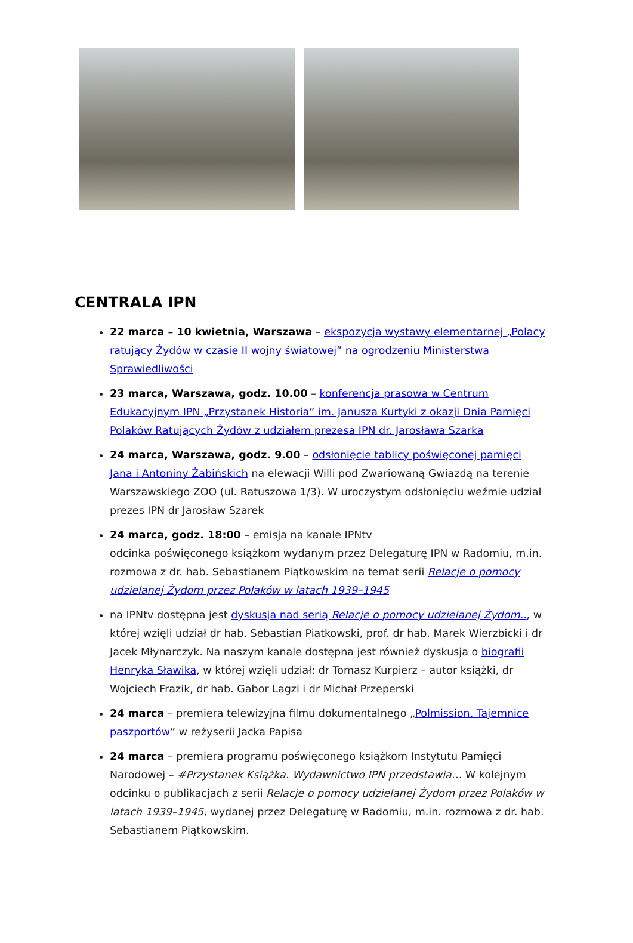CENTRALA IPN
22 marca – 10 kwietnia, Warszawa – ekspozycja wystawy elementarnej „Polacy ratujący Żydów w czasie II wojny światowej” na ogrodzeniu Ministerstwa Sprawiedliwości
23 marca, Warszawa, godz. 10.00 – konferencja prasowa w Centrum Edukacyjnym IPN „Przystanek Historia” im. Janusza Kurtyki z okazji Dnia Pamięci Polaków Ratujących Żydów z udziałem prezesa IPN dr. Jarosława Szarka
24 marca, Warszawa, godz. 9.00 – odsłonięcie tablicy poświęconej pamięci Jana i Antoniny Żabińskich na elewacji Willi pod Zwariowaną Gwiazdą na terenie Warszawskiego ZOO (ul. Ratuszowa 1/3). W uroczystym odsłonięciu weźmie udział prezes IPN dr Jarosław Szarek
24 marca, godz. 18:00 – emisja na kanale IPNtv
odcinka poświęconego książkom wydanym przez Delegaturę IPN w Radomiu, m.in. rozmowa z dr. hab. Sebastianem Piątkowskim na temat serii Relacje o pomocy udzielanej Żydom przez Polaków w latach 1939–1945
na IPNtv dostępna jest dyskusja nad serią Relacje o pomocy udzielanej Żydom.., w której wzięli udział dr hab. Sebastian Piatkowski, prof. dr hab. Marek Wierzbicki i dr Jacek Młynarczyk. Na naszym kanale dostępna jest również dyskusja o biografii Henryka Sławika, w której wzięli udział: dr Tomasz Kurpierz – autor książki, dr Wojciech Frazik, dr hab. Gabor Lagzi i dr Michał Przeperski
24 marca – premiera telewizyjna filmu dokumentalnego „Polmission. Tajemnice paszportów” w reżyserii Jacka Papisa
24 marca – premiera programu poświęconego książkom Instytutu Pamięci Narodowej – #Przystanek Książka. Wydawnictwo IPN przedstawia… W kolejnym odcinku o publikacjach z serii Relacje o pomocy udzielanej Żydom przez Polaków w latach 1939–1945, wydanej przez Delegaturę w Radomiu, m.in. rozmowa z dr. hab. Sebastianem Piątkowskim.